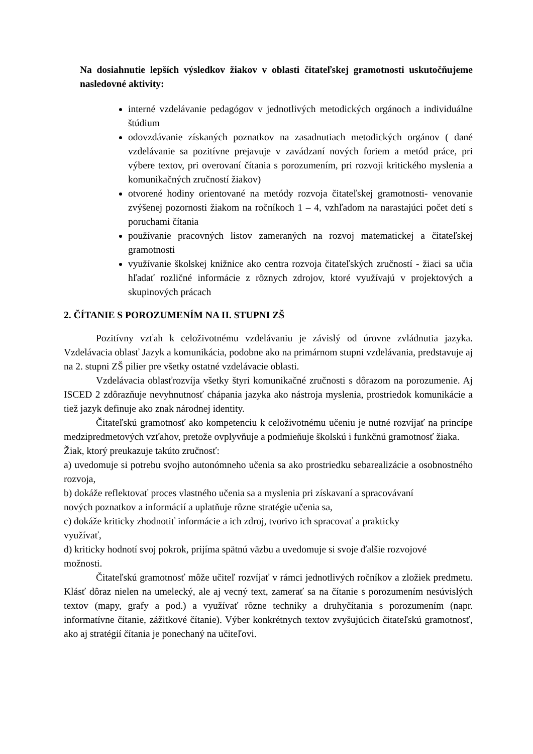Na dosiahnutie lepších výsledkov žiakov v oblasti čitateľskej gramotnosti uskutočňujeme nasledovné aktivity:
interné vzdelávanie pedagógov v jednotlivých metodických orgánoch a individuálne štúdium
odovzdávanie získaných poznatkov na zasadnutiach metodických orgánov ( dané vzdelávanie sa pozitívne prejavuje v zavádzaní nových foriem a metód práce, pri výbere textov, pri overovaní čítania s porozumením, pri rozvoji kritického myslenia a komunikačných zručností žiakov)
otvorené hodiny orientované na metódy rozvoja čitateľskej gramotnosti- venovanie zvýšenej pozornosti žiakom na ročníkoch 1 – 4, vzhľadom na narastajúci počet detí s poruchami čítania
používanie pracovných listov zameraných na rozvoj matematickej a čitateľskej gramotnosti
využívanie školskej knižnice ako centra rozvoja čitateľských zručností - žiaci sa učia hľadať rozličné informácie z rôznych zdrojov, ktoré využívajú v projektových a skupinových prácach
2. ČÍTANIE S POROZUMENÍM NA II. STUPNI ZŠ
Pozitívny vzťah k celoživotnému vzdelávaniu je závislý od úrovne zvládnutia jazyka. Vzdelávacia oblasť Jazyk a komunikácia, podobne ako na primárnom stupni vzdelávania, predstavuje aj na 2. stupni ZŠ pilier pre všetky ostatné vzdelávacie oblasti.
Vzdelávacia oblasťrozvíja všetky štyri komunikačné zručnosti s dôrazom na porozumenie. Aj ISCED 2 zdôrazňuje nevyhnutnosť chápania jazyka ako nástroja myslenia, prostriedok komunikácie a tiež jazyk definuje ako znak národnej identity.
Čitateľskú gramotnosť ako kompetenciu k celoživotnému učeniu je nutné rozvíjať na princípe medzipredmetových vzťahov, pretože ovplyvňuje a podmieňuje školskú i funkčnú gramotnosť žiaka.
Žiak, ktorý preukazuje takúto zručnosť:
a) uvedomuje si potrebu svojho autonómneho učenia sa ako prostriedku sebarealizácie a osobnostného rozvoja,
b) dokáže reflektovať proces vlastného učenia sa a myslenia pri získavaní a spracovávaní
nových poznatkov a informácií a uplatňuje rôzne stratégie učenia sa,
c) dokáže kriticky zhodnotiť informácie a ich zdroj, tvorivo ich spracovať a prakticky
využívať,
d) kriticky hodnotí svoj pokrok, prijíma spätnú väzbu a uvedomuje si svoje ďalšie rozvojové
možnosti.
Čitateľskú gramotnosť môže učiteľ rozvíjať v rámci jednotlivých ročníkov a zložiek predmetu. Klásť dôraz nielen na umelecký, ale aj vecný text, zamerať sa na čítanie s porozumením nesúvislých textov (mapy, grafy a pod.) a využívať rôzne techniky a druhyčítania s porozumením (napr. informatívne čítanie, zážitkové čítanie). Výber konkrétnych textov zvyšujúcich čitateľskú gramotnosť, ako aj stratégií čítania je ponechaný na učiteľovi.